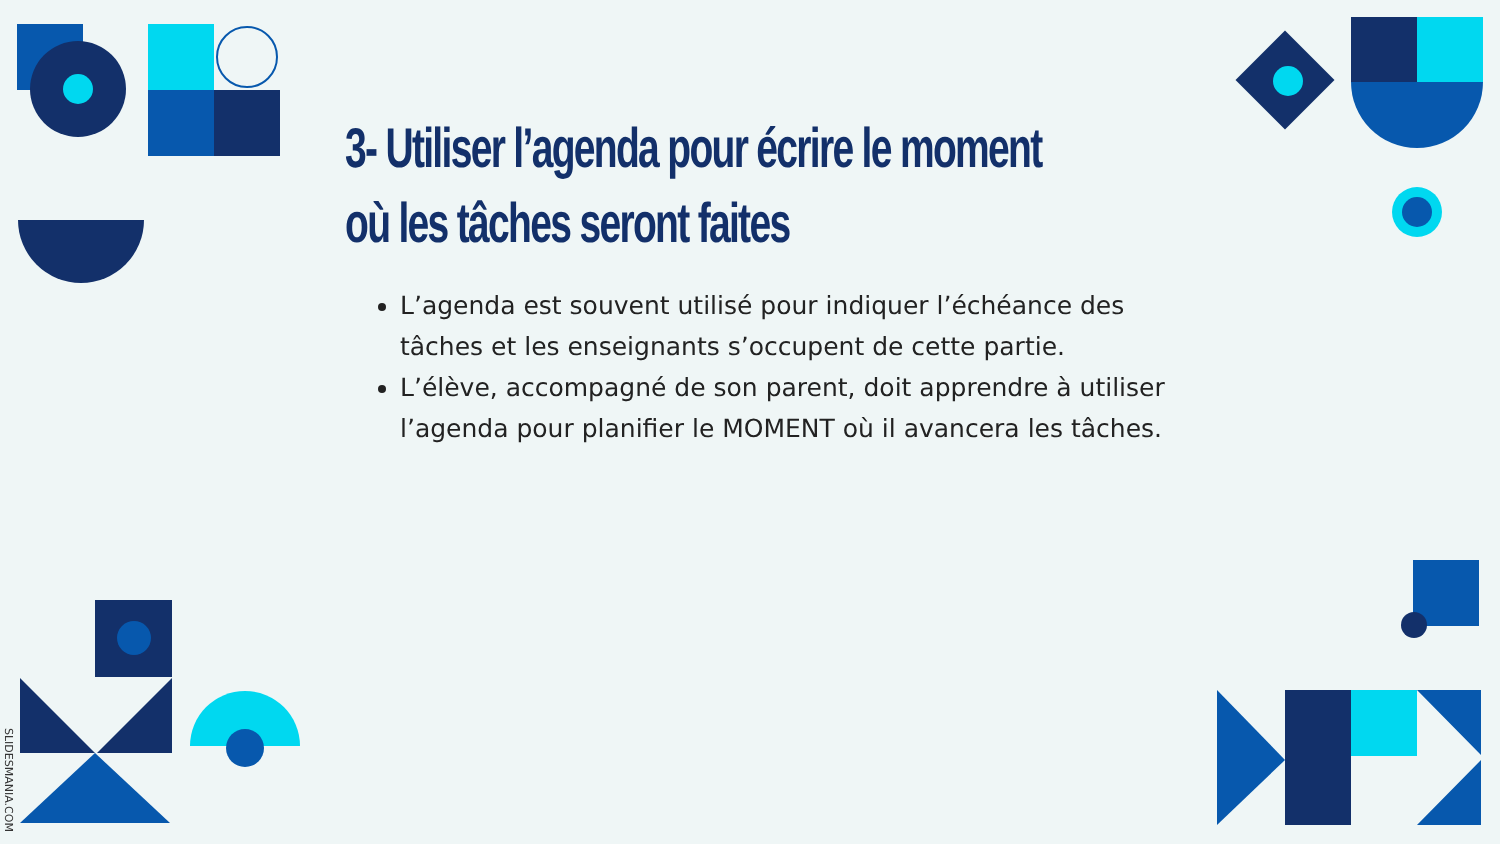3- Utiliser l’agenda pour écrire le moment où les tâches seront faites
L’agenda est souvent utilisé pour indiquer l’échéance des tâches et les enseignants s’occupent de cette partie.
L’élève, accompagné de son parent, doit apprendre à utiliser l’agenda pour planifier le MOMENT où il avancera les tâches.
SLIDESMANIA.COM